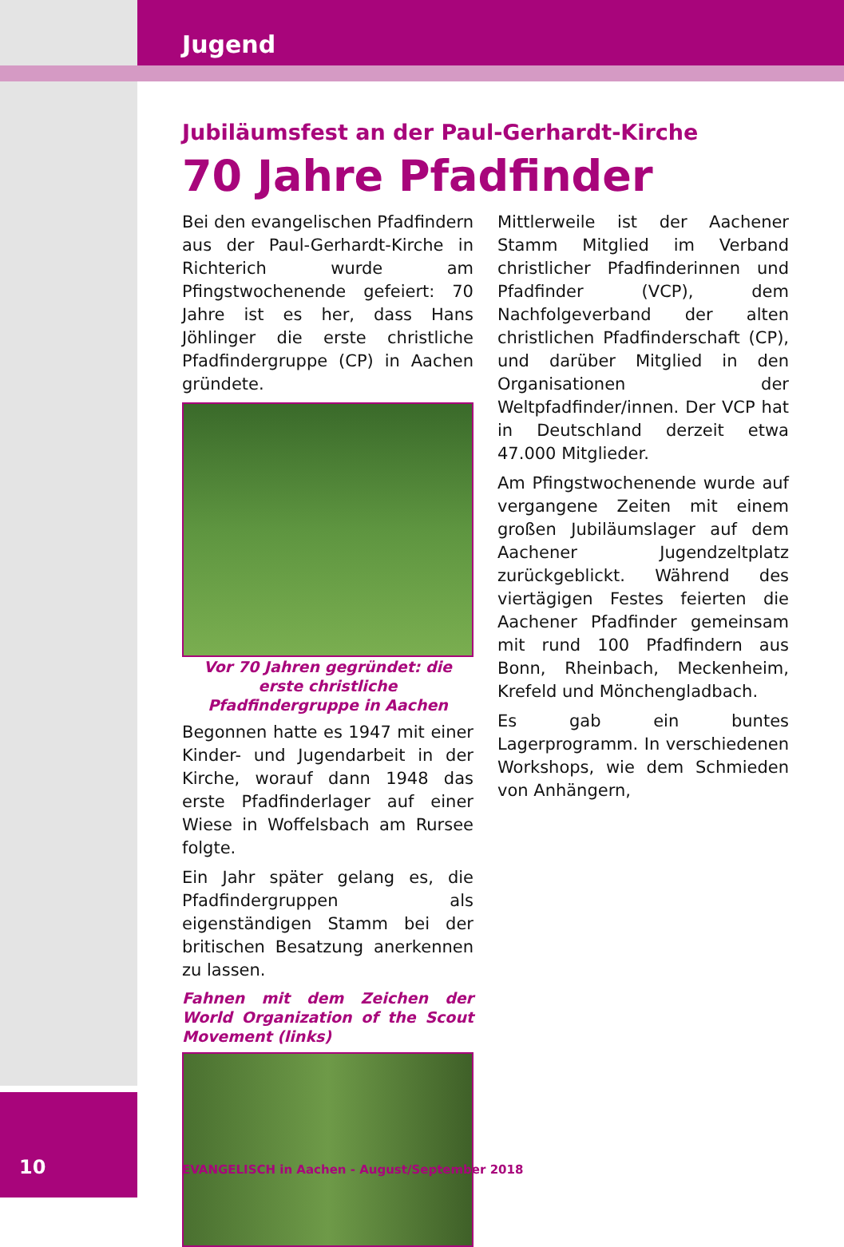Jugend
Jubiläumsfest an der Paul-Gerhardt-Kirche
70 Jahre Pfadfinder
Bei den evangelischen Pfadfindern aus der Paul-Gerhardt-Kirche in Richterich wurde am Pfingstwochenende gefeiert: 70 Jahre ist es her, dass Hans Jöhlinger die erste christliche Pfadfindergruppe (CP) in Aachen gründete.
Vor 70 Jahren gegründet: die erste christliche Pfadfindergruppe in Aachen
Begonnen hatte es 1947 mit einer Kinder- und Jugendarbeit in der Kirche, worauf dann 1948 das erste Pfadfinderlager auf einer Wiese in Woffelsbach am Rursee folgte.
Ein Jahr später gelang es, die Pfadfindergruppen als eigenständigen Stamm bei der britischen Besatzung anerkennen zu lassen.
Fahnen mit dem Zeichen der World Organization of the Scout Movement (links)
Mittlerweile ist der Aachener Stamm Mitglied im Verband christlicher Pfadfinderinnen und Pfadfinder (VCP), dem Nachfolgeverband der alten christlichen Pfadfinderschaft (CP), und darüber Mitglied in den Organisationen der Weltpfadfinder/innen. Der VCP hat in Deutschland derzeit etwa 47.000 Mitglieder.
Am Pfingstwochenende wurde auf vergangene Zeiten mit einem großen Jubiläumslager auf dem Aachener Jugendzeltplatz zurückgeblickt. Während des viertägigen Festes feierten die Aachener Pfadfinder gemeinsam mit rund 100 Pfadfindern aus Bonn, Rheinbach, Meckenheim, Krefeld und Mönchengladbach.
Es gab ein buntes Lagerprogramm. In verschiedenen Workshops, wie dem Schmieden von Anhängern,
10
EVANGELISCH in Aachen - August/September 2018